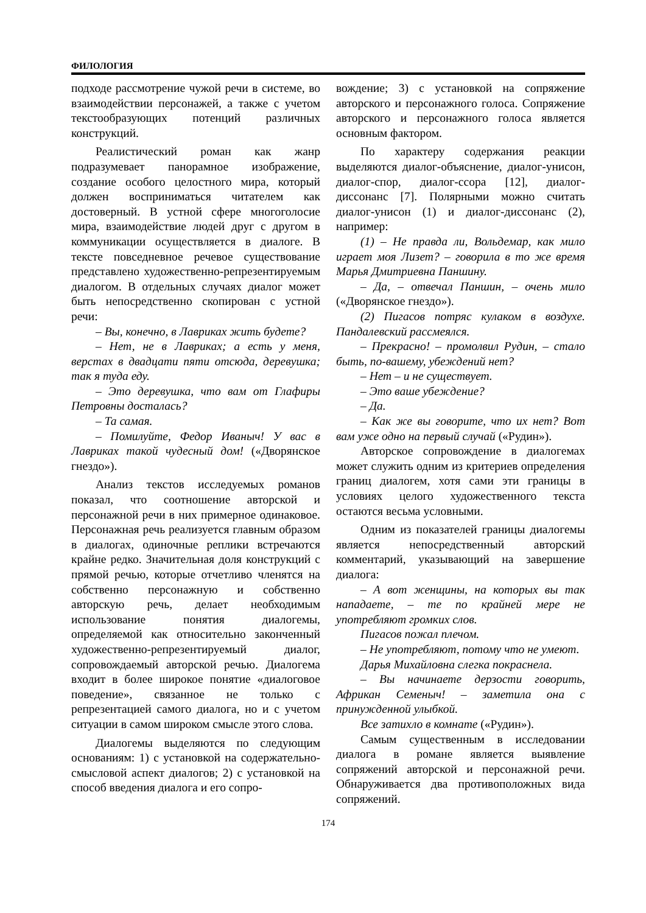ФИЛОЛОГИЯ
подходе рассмотрение чужой речи в системе, во взаимодействии персонажей, а также с учетом текстообразующих потенций различных конструкций.
Реалистический роман как жанр подразумевает панорамное изображение, создание особого целостного мира, который должен восприниматься читателем как достоверный. В устной сфере многоголосие мира, взаимодействие людей друг с другом в коммуникации осуществляется в диалоге. В тексте повседневное речевое существование представлено художественно-репрезентируемым диалогом. В отдельных случаях диалог может быть непосредственно скопирован с устной речи:
– Вы, конечно, в Лавриках жить будете?
– Нет, не в Лавриках; а есть у меня, верстах в двадцати пяти отсюда, деревушка; так я туда еду.
– Это деревушка, что вам от Глафиры Петровны досталась?
– Та самая.
– Помилуйте, Федор Иваныч! У вас в Лавриках такой чудесный дом! («Дворянское гнездо»).
Анализ текстов исследуемых романов показал, что соотношение авторской и персонажной речи в них примерное одинаковое. Персонажная речь реализуется главным образом в диалогах, одиночные реплики встречаются крайне редко. Значительная доля конструкций с прямой речью, которые отчетливо членятся на собственно персонажную и собственно авторскую речь, делает необходимым использование понятия диалогемы, определяемой как относительно законченный художественно-репрезентируемый диалог, сопровождаемый авторской речью. Диалогема входит в более широкое понятие «диалоговое поведение», связанное не только с репрезентацией самого диалога, но и с учетом ситуации в самом широком смысле этого слова.
Диалогемы выделяются по следующим основаниям: 1) с установкой на содержательно-смысловой аспект диалогов; 2) с установкой на способ введения диалога и его сопро-
вождение; 3) с установкой на сопряжение авторского и персонажного голоса. Сопряжение авторского и персонажного голоса является основным фактором.
По характеру содержания реакции выделяются диалог-объяснение, диалог-унисон, диалог-спор, диалог-ссора [12], диалог-диссонанс [7]. Полярными можно считать диалог-унисон (1) и диалог-диссонанс (2), например:
(1) – Не правда ли, Вольдемар, как мило играет моя Лизет? – говорила в то же время Марья Дмитриевна Паншину.
– Да, – отвечал Паншин, – очень мило («Дворянское гнездо»).
(2) Пигасов потряс кулаком в воздухе. Пандалевский рассмеялся.
– Прекрасно! – промолвил Рудин, – стало быть, по-вашему, убеждений нет?
– Нет – и не существует.
– Это ваше убеждение?
– Да.
– Как же вы говорите, что их нет? Вот вам уже одно на первый случай («Рудин»).
Авторское сопровождение в диалогемах может служить одним из критериев определения границ диалогем, хотя сами эти границы в условиях целого художественного текста остаются весьма условными.
Одним из показателей границы диалогемы является непосредственный авторский комментарий, указывающий на завершение диалога:
– А вот женщины, на которых вы так нападаете, – те по крайней мере не употребляют громких слов.
Пигасов пожал плечом.
– Не употребляют, потому что не умеют.
Дарья Михайловна слегка покраснела.
– Вы начинаете дерзости говорить, Африкан Семеныч! – заметила она с принужденной улыбкой.
Все затихло в комнате («Рудин»).
Самым существенным в исследовании диалога в романе является выявление сопряжений авторской и персонажной речи. Обнаруживается два противоположных вида сопряжений.
174